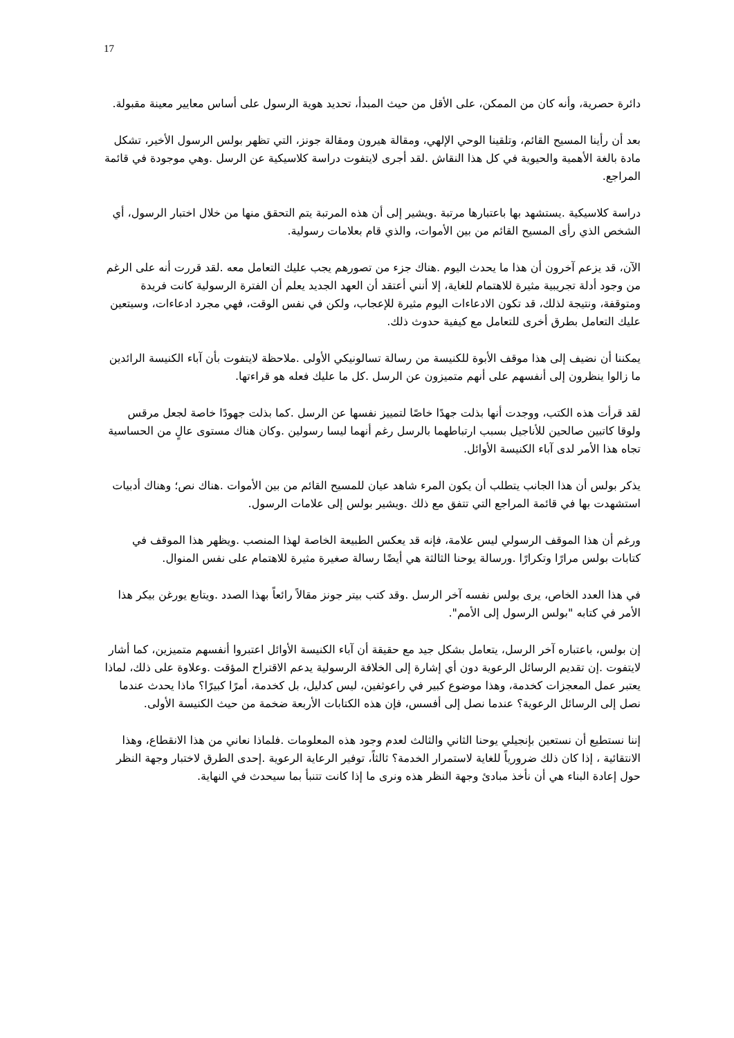17
دائرة حصرية، وأنه كان من الممكن، على الأقل من حيث المبدأ، تحديد هوية الرسول على أساس معايير معينة مقبولة.
بعد أن رأينا المسيح القائم، وتلقينا الوحي الإلهي، ومقالة هيرون ومقالة جونز، التي تظهر بولس الرسول الأخير، تشكل مادة بالغة الأهمية والحيوية في كل هذا النقاش .لقد أجرى لايتفوت دراسة كلاسيكية عن الرسل .وهي موجودة في قائمة المراجع.
دراسة كلاسيكية .يستشهد بها باعتبارها مرتبة .ويشير إلى أن هذه المرتبة يتم التحقق منها من خلال اختبار الرسول، أي الشخص الذي رأى المسيح القائم من بين الأموات، والذي قام بعلامات رسولية.
الآن، قد يزعم آخرون أن هذا ما يحدث اليوم .هناك جزء من تصورهم يجب عليك التعامل معه .لقد قررت أنه على الرغم من وجود أدلة تجريبية مثيرة للاهتمام للغاية، إلا أنني أعتقد أن العهد الجديد يعلم أن الفترة الرسولية كانت فريدة ومتوقفة، ونتيجة لذلك، قد تكون الادعاءات اليوم مثيرة للإعجاب، ولكن في نفس الوقت، فهي مجرد ادعاءات، وسيتعين عليك التعامل بطرق أخرى للتعامل مع كيفية حدوث ذلك.
يمكننا أن نضيف إلى هذا موقف الأبوة للكنيسة من رسالة تسالونيكي الأولى .ملاحظة لايتفوت بأن آباء الكنيسة الرائدين ما زالوا ينظرون إلى أنفسهم على أنهم متميزون عن الرسل .كل ما عليك فعله هو قراءتها.
لقد قرأت هذه الكتب، ووجدت أنها بذلت جهدًا خاصًا لتمييز نفسها عن الرسل .كما بذلت جهودًا خاصة لجعل مرقس ولوقا كاتبين صالحين للأناجيل بسبب ارتباطهما بالرسل رغم أنهما ليسا رسولين .وكان هناك مستوى عالٍ من الحساسية تجاه هذا الأمر لدى آباء الكنيسة الأوائل.
يذكر بولس أن هذا الجانب يتطلب أن يكون المرء شاهد عيان للمسيح القائم من بين الأموات .هناك نص؛ وهناك أدبيات استشهدت بها في قائمة المراجع التي تتفق مع ذلك .ويشير بولس إلى علامات الرسول.
ورغم أن هذا الموقف الرسولي ليس علامة، فإنه قد يعكس الطبيعة الخاصة لهذا المنصب .ويظهر هذا الموقف في كتابات بولس مرارًا وتكرارًا .ورسالة يوحنا الثالثة هي أيضًا رسالة صغيرة مثيرة للاهتمام على نفس المنوال.
في هذا العدد الخاص، يرى بولس نفسه آخر الرسل .وقد كتب بيتر جونز مقالاً رائعاً بهذا الصدد .ويتابع يورغن بيكر هذا الأمر في كتابه "بولس الرسول إلى الأمم".
إن بولس، باعتباره آخر الرسل، يتعامل بشكل جيد مع حقيقة أن آباء الكنيسة الأوائل اعتبروا أنفسهم متميزين، كما أشار لايتفوت .إن تقديم الرسائل الرعوية دون أي إشارة إلى الخلافة الرسولية يدعم الاقتراح المؤقت .وعلاوة على ذلك، لماذا يعتبر عمل المعجزات كخدمة، وهذا موضوع كبير في راعوثفين، ليس كدليل، بل كخدمة، أمرًا كبيرًا؟ ماذا يحدث عندما نصل إلى الرسائل الرعوية؟ عندما نصل إلى أفسس، فإن هذه الكتابات الأربعة ضخمة من حيث الكنيسة الأولى.
إننا نستطيع أن نستعين بإنجيلي يوحنا الثاني والثالث لعدم وجود هذه المعلومات .فلماذا نعاني من هذا الانقطاع، وهذا الانتقائية ، إذا كان ذلك ضرورياً للغاية لاستمرار الخدمة؟ ثالثاً، توفير الرعاية الرعوية .إحدى الطرق لاختبار وجهة النظر حول إعادة البناء هي أن نأخذ مبادئ وجهة النظر هذه ونرى ما إذا كانت تتنبأ بما سيحدث في النهاية.